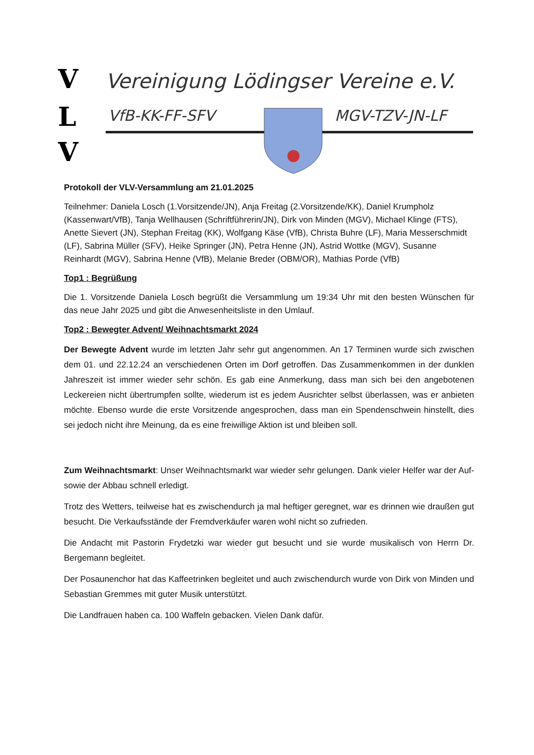V
L
V
Vereinigung Lödingser Vereine e.V.
VfB-KK-FF-SFV
MGV-TZV-JN-LF
Protokoll der VLV-Versammlung am 21.01.2025
Teilnehmer: Daniela Losch (1.Vorsitzende/JN), Anja Freitag (2.Vorsitzende/KK), Daniel Krumpholz (Kassenwart/VfB), Tanja Wellhausen (Schriftführerin/JN), Dirk von Minden (MGV), Michael Klinge (FTS), Anette Sievert (JN), Stephan Freitag (KK), Wolfgang Käse (VfB), Christa Buhre (LF), Maria Messerschmidt (LF), Sabrina Müller (SFV), Heike Springer (JN), Petra Henne (JN), Astrid Wottke (MGV), Susanne Reinhardt (MGV), Sabrina Henne (VfB), Melanie Breder (OBM/OR), Mathias Porde (VfB)
Top1 : Begrüßung
Die 1. Vorsitzende Daniela Losch begrüßt die Versammlung um 19:34 Uhr mit den besten Wünschen für das neue Jahr 2025 und gibt die Anwesenheitsliste in den Umlauf.
Top2 : Bewegter Advent/ Weihnachtsmarkt 2024
Der Bewegte Advent wurde im letzten Jahr sehr gut angenommen. An 17 Terminen wurde sich zwischen dem 01. und 22.12.24 an verschiedenen Orten im Dorf getroffen. Das Zusammenkommen in der dunklen Jahreszeit ist immer wieder sehr schön. Es gab eine Anmerkung, dass man sich bei den angebotenen Leckereien nicht übertrumpfen sollte, wiederum ist es jedem Ausrichter selbst überlassen, was er anbieten möchte. Ebenso wurde die erste Vorsitzende angesprochen, dass man ein Spendenschwein hinstellt, dies sei jedoch nicht ihre Meinung, da es eine freiwillige Aktion ist und bleiben soll.
Zum Weihnachtsmarkt: Unser Weihnachtsmarkt war wieder sehr gelungen. Dank vieler Helfer war der Auf- sowie der Abbau schnell erledigt.
Trotz des Wetters, teilweise hat es zwischendurch ja mal heftiger geregnet, war es drinnen wie draußen gut besucht. Die Verkaufsstände der Fremdverkäufer waren wohl nicht so zufrieden.
Die Andacht mit Pastorin Frydetzki war wieder gut besucht und sie wurde musikalisch von Herrn Dr. Bergemann begleitet.
Der Posaunenchor hat das Kaffeetrinken begleitet und auch zwischendurch wurde von Dirk von Minden und Sebastian Gremmes mit guter Musik unterstützt.
Die Landfrauen haben ca. 100 Waffeln gebacken. Vielen Dank dafür.